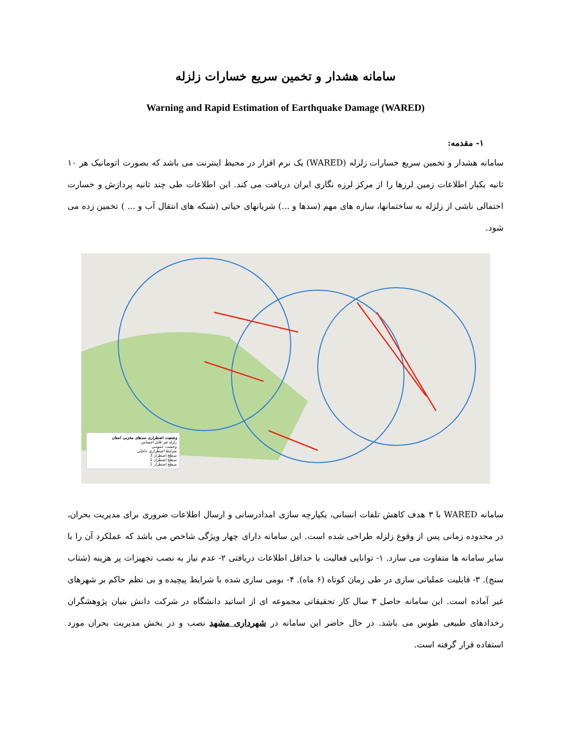سامانه هشدار و تخمین سریع خسارات زلزله
Warning and Rapid Estimation of Earthquake Damage (WARED)
۱- مقدمه:
سامانه هشدار و تخمین سریع خسارات زلزله (WARED) یک نرم افزار در محیط اینترنت می باشد که بصورت اتومانیک هر ۱۰ ثانیه یکبار اطلاعات زمین لرزها را از مرکز لرزه نگاری ایران دریافت می کند. این اطلاعات طی چند ثانیه پردازش و خسارت احتمالی ناشی از زلزله به ساختمانها، سازه های مهم (سدها و ...) شریانهای حیاتی (شبکه های انتقال آب و ... ) تخمین زده می شود.
وضعیت اضطراری سدهای مخزنی استان
زلزله غیر قابل احساس
وحشت عمومی
شرایط اضطراری داخلی
سطح اضطرار 3
سطح اضطرار 2
سطح اضطرار 1
سامانه WARED با ۳ هدف کاهش تلفات انسانی، یکپارچه سازی امدادرسانی و ارسال اطلاعات ضروری برای مدیریت بحران، در محدوده زمانی پس از وقوع زلزله طراحی شده است. این سامانه دارای چهار ویژگی شاخص می باشد که عملکرد آن را با سایر سامانه ها متفاوت می سازد. ۱- توانایی فعالیت با حداقل اطلاعات دریافتی ۲- عدم نیاز به نصب تجهیزات پر هزینه (شتاب سنج). ۳- قابلیت عملیاتی سازی در طی زمان کوتاه (۶ ماه). ۴- بومی سازی شده با شرایط پیچیده و بی نظم حاکم بر شهرهای غیر آماده است. این سامانه حاصل ۳ سال کار تحقیقاتی مجموعه ای از اساتید دانشگاه در شرکت دانش بنیان پژوهشگران رخدادهای طبیعی طوس می باشد. در حال حاضر این سامانه در شهرداری مشهد نصب و در بخش مدیریت بحران مورد استفاده قرار گرفته است.